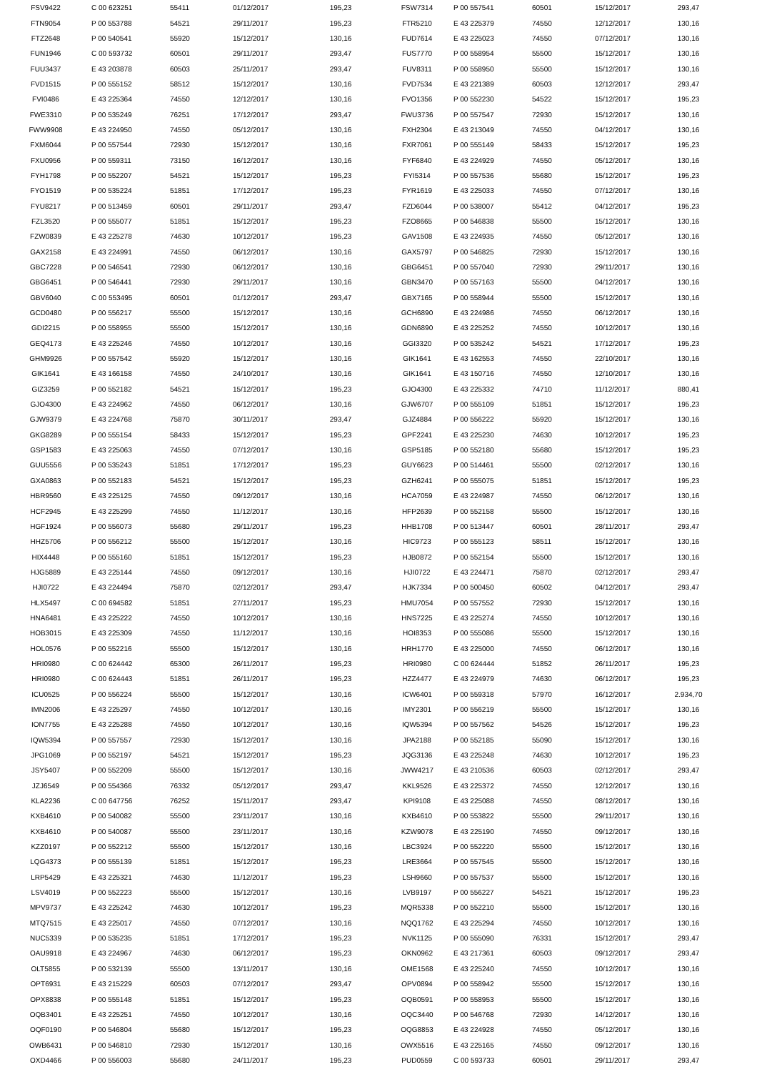| FSV9422 | C 00 623251 | 55411 | 01/12/2017 | 195,23 | FSW7314 | P 00 557541 | 60501 | 15/12/2017 | 293,47 |
| FTN9054 | P 00 553788 | 54521 | 29/11/2017 | 195,23 | FTR5210 | E 43 225379 | 74550 | 12/12/2017 | 130,16 |
| FTZ2648 | P 00 540541 | 55920 | 15/12/2017 | 130,16 | FUD7614 | E 43 225023 | 74550 | 07/12/2017 | 130,16 |
| FUN1946 | C 00 593732 | 60501 | 29/11/2017 | 293,47 | FUS7770 | P 00 558954 | 55500 | 15/12/2017 | 130,16 |
| FUU3437 | E 43 203878 | 60503 | 25/11/2017 | 293,47 | FUV8311 | P 00 558950 | 55500 | 15/12/2017 | 130,16 |
| FVD1515 | P 00 555152 | 58512 | 15/12/2017 | 130,16 | FVD7534 | E 43 221389 | 60503 | 12/12/2017 | 293,47 |
| FVI0486 | E 43 225364 | 74550 | 12/12/2017 | 130,16 | FVO1356 | P 00 552230 | 54522 | 15/12/2017 | 195,23 |
| FWE3310 | P 00 535249 | 76251 | 17/12/2017 | 293,47 | FWU3736 | P 00 557547 | 72930 | 15/12/2017 | 130,16 |
| FWW9908 | E 43 224950 | 74550 | 05/12/2017 | 130,16 | FXH2304 | E 43 213049 | 74550 | 04/12/2017 | 130,16 |
| FXM6044 | P 00 557544 | 72930 | 15/12/2017 | 130,16 | FXR7061 | P 00 555149 | 58433 | 15/12/2017 | 195,23 |
| FXU0956 | P 00 559311 | 73150 | 16/12/2017 | 130,16 | FYF6840 | E 43 224929 | 74550 | 05/12/2017 | 130,16 |
| FYH1798 | P 00 552207 | 54521 | 15/12/2017 | 195,23 | FYI5314 | P 00 557536 | 55680 | 15/12/2017 | 195,23 |
| FYO1519 | P 00 535224 | 51851 | 17/12/2017 | 195,23 | FYR1619 | E 43 225033 | 74550 | 07/12/2017 | 130,16 |
| FYU8217 | P 00 513459 | 60501 | 29/11/2017 | 293,47 | FZD6044 | P 00 538007 | 55412 | 04/12/2017 | 195,23 |
| FZL3520 | P 00 555077 | 51851 | 15/12/2017 | 195,23 | FZO8665 | P 00 546838 | 55500 | 15/12/2017 | 130,16 |
| FZW0839 | E 43 225278 | 74630 | 10/12/2017 | 195,23 | GAV1508 | E 43 224935 | 74550 | 05/12/2017 | 130,16 |
| GAX2158 | E 43 224991 | 74550 | 06/12/2017 | 130,16 | GAX5797 | P 00 546825 | 72930 | 15/12/2017 | 130,16 |
| GBC7228 | P 00 546541 | 72930 | 06/12/2017 | 130,16 | GBG6451 | P 00 557040 | 72930 | 29/11/2017 | 130,16 |
| GBG6451 | P 00 546441 | 72930 | 29/11/2017 | 130,16 | GBN3470 | P 00 557163 | 55500 | 04/12/2017 | 130,16 |
| GBV6040 | C 00 553495 | 60501 | 01/12/2017 | 293,47 | GBX7165 | P 00 558944 | 55500 | 15/12/2017 | 130,16 |
| GCD0480 | P 00 556217 | 55500 | 15/12/2017 | 130,16 | GCH6890 | E 43 224986 | 74550 | 06/12/2017 | 130,16 |
| GDI2215 | P 00 558955 | 55500 | 15/12/2017 | 130,16 | GDN6890 | E 43 225252 | 74550 | 10/12/2017 | 130,16 |
| GEQ4173 | E 43 225246 | 74550 | 10/12/2017 | 130,16 | GGI3320 | P 00 535242 | 54521 | 17/12/2017 | 195,23 |
| GHM9926 | P 00 557542 | 55920 | 15/12/2017 | 130,16 | GIK1641 | E 43 162553 | 74550 | 22/10/2017 | 130,16 |
| GIK1641 | E 43 166158 | 74550 | 24/10/2017 | 130,16 | GIK1641 | E 43 150716 | 74550 | 12/10/2017 | 130,16 |
| GIZ3259 | P 00 552182 | 54521 | 15/12/2017 | 195,23 | GJO4300 | E 43 225332 | 74710 | 11/12/2017 | 880,41 |
| GJO4300 | E 43 224962 | 74550 | 06/12/2017 | 130,16 | GJW6707 | P 00 555109 | 51851 | 15/12/2017 | 195,23 |
| GJW9379 | E 43 224768 | 75870 | 30/11/2017 | 293,47 | GJZ4884 | P 00 556222 | 55920 | 15/12/2017 | 130,16 |
| GKG8289 | P 00 555154 | 58433 | 15/12/2017 | 195,23 | GPF2241 | E 43 225230 | 74630 | 10/12/2017 | 195,23 |
| GSP1583 | E 43 225063 | 74550 | 07/12/2017 | 130,16 | GSP5185 | P 00 552180 | 55680 | 15/12/2017 | 195,23 |
| GUU5556 | P 00 535243 | 51851 | 17/12/2017 | 195,23 | GUY6623 | P 00 514461 | 55500 | 02/12/2017 | 130,16 |
| GXA0863 | P 00 552183 | 54521 | 15/12/2017 | 195,23 | GZH6241 | P 00 555075 | 51851 | 15/12/2017 | 195,23 |
| HBR9560 | E 43 225125 | 74550 | 09/12/2017 | 130,16 | HCA7059 | E 43 224987 | 74550 | 06/12/2017 | 130,16 |
| HCF2945 | E 43 225299 | 74550 | 11/12/2017 | 130,16 | HFP2639 | P 00 552158 | 55500 | 15/12/2017 | 130,16 |
| HGF1924 | P 00 556073 | 55680 | 29/11/2017 | 195,23 | HHB1708 | P 00 513447 | 60501 | 28/11/2017 | 293,47 |
| HHZ5706 | P 00 556212 | 55500 | 15/12/2017 | 130,16 | HIC9723 | P 00 555123 | 58511 | 15/12/2017 | 130,16 |
| HIX4448 | P 00 555160 | 51851 | 15/12/2017 | 195,23 | HJB0872 | P 00 552154 | 55500 | 15/12/2017 | 130,16 |
| HJG5889 | E 43 225144 | 74550 | 09/12/2017 | 130,16 | HJI0722 | E 43 224471 | 75870 | 02/12/2017 | 293,47 |
| HJI0722 | E 43 224494 | 75870 | 02/12/2017 | 293,47 | HJK7334 | P 00 500450 | 60502 | 04/12/2017 | 293,47 |
| HLX5497 | C 00 694582 | 51851 | 27/11/2017 | 195,23 | HMU7054 | P 00 557552 | 72930 | 15/12/2017 | 130,16 |
| HNA6481 | E 43 225222 | 74550 | 10/12/2017 | 130,16 | HNS7225 | E 43 225274 | 74550 | 10/12/2017 | 130,16 |
| HOB3015 | E 43 225309 | 74550 | 11/12/2017 | 130,16 | HOI8353 | P 00 555086 | 55500 | 15/12/2017 | 130,16 |
| HOL0576 | P 00 552216 | 55500 | 15/12/2017 | 130,16 | HRH1770 | E 43 225000 | 74550 | 06/12/2017 | 130,16 |
| HRI0980 | C 00 624442 | 65300 | 26/11/2017 | 195,23 | HRI0980 | C 00 624444 | 51852 | 26/11/2017 | 195,23 |
| HRI0980 | C 00 624443 | 51851 | 26/11/2017 | 195,23 | HZZ4477 | E 43 224979 | 74630 | 06/12/2017 | 195,23 |
| ICU0525 | P 00 556224 | 55500 | 15/12/2017 | 130,16 | ICW6401 | P 00 559318 | 57970 | 16/12/2017 | 2.934,70 |
| IMN2006 | E 43 225297 | 74550 | 10/12/2017 | 130,16 | IMY2301 | P 00 556219 | 55500 | 15/12/2017 | 130,16 |
| ION7755 | E 43 225288 | 74550 | 10/12/2017 | 130,16 | IQW5394 | P 00 557562 | 54526 | 15/12/2017 | 195,23 |
| IQW5394 | P 00 557557 | 72930 | 15/12/2017 | 130,16 | JPA2188 | P 00 552185 | 55090 | 15/12/2017 | 130,16 |
| JPG1069 | P 00 552197 | 54521 | 15/12/2017 | 195,23 | JQG3136 | E 43 225248 | 74630 | 10/12/2017 | 195,23 |
| JSY5407 | P 00 552209 | 55500 | 15/12/2017 | 130,16 | JWW4217 | E 43 210536 | 60503 | 02/12/2017 | 293,47 |
| JZJ6549 | P 00 554366 | 76332 | 05/12/2017 | 293,47 | KKL9526 | E 43 225372 | 74550 | 12/12/2017 | 130,16 |
| KLA2236 | C 00 647756 | 76252 | 15/11/2017 | 293,47 | KPI9108 | E 43 225088 | 74550 | 08/12/2017 | 130,16 |
| KXB4610 | P 00 540082 | 55500 | 23/11/2017 | 130,16 | KXB4610 | P 00 553822 | 55500 | 29/11/2017 | 130,16 |
| KXB4610 | P 00 540087 | 55500 | 23/11/2017 | 130,16 | KZW9078 | E 43 225190 | 74550 | 09/12/2017 | 130,16 |
| KZZ0197 | P 00 552212 | 55500 | 15/12/2017 | 130,16 | LBC3924 | P 00 552220 | 55500 | 15/12/2017 | 130,16 |
| LQG4373 | P 00 555139 | 51851 | 15/12/2017 | 195,23 | LRE3664 | P 00 557545 | 55500 | 15/12/2017 | 130,16 |
| LRP5429 | E 43 225321 | 74630 | 11/12/2017 | 195,23 | LSH9660 | P 00 557537 | 55500 | 15/12/2017 | 130,16 |
| LSV4019 | P 00 552223 | 55500 | 15/12/2017 | 130,16 | LVB9197 | P 00 556227 | 54521 | 15/12/2017 | 195,23 |
| MPV9737 | E 43 225242 | 74630 | 10/12/2017 | 195,23 | MQR5338 | P 00 552210 | 55500 | 15/12/2017 | 130,16 |
| MTQ7515 | E 43 225017 | 74550 | 07/12/2017 | 130,16 | NQQ1762 | E 43 225294 | 74550 | 10/12/2017 | 130,16 |
| NUC5339 | P 00 535235 | 51851 | 17/12/2017 | 195,23 | NVK1125 | P 00 555090 | 76331 | 15/12/2017 | 293,47 |
| OAU9918 | E 43 224967 | 74630 | 06/12/2017 | 195,23 | OKN0962 | E 43 217361 | 60503 | 09/12/2017 | 293,47 |
| OLT5855 | P 00 532139 | 55500 | 13/11/2017 | 130,16 | OME1568 | E 43 225240 | 74550 | 10/12/2017 | 130,16 |
| OPT6931 | E 43 215229 | 60503 | 07/12/2017 | 293,47 | OPV0894 | P 00 558942 | 55500 | 15/12/2017 | 130,16 |
| OPX8838 | P 00 555148 | 51851 | 15/12/2017 | 195,23 | OQB0591 | P 00 558953 | 55500 | 15/12/2017 | 130,16 |
| OQB3401 | E 43 225251 | 74550 | 10/12/2017 | 130,16 | OQC3440 | P 00 546768 | 72930 | 14/12/2017 | 130,16 |
| OQF0190 | P 00 546804 | 55680 | 15/12/2017 | 195,23 | OQG8853 | E 43 224928 | 74550 | 05/12/2017 | 130,16 |
| OWB6431 | P 00 546810 | 72930 | 15/12/2017 | 130,16 | OWX5516 | E 43 225165 | 74550 | 09/12/2017 | 130,16 |
| OXD4466 | P 00 556003 | 55680 | 24/11/2017 | 195,23 | PUD0559 | C 00 593733 | 60501 | 29/11/2017 | 293,47 |